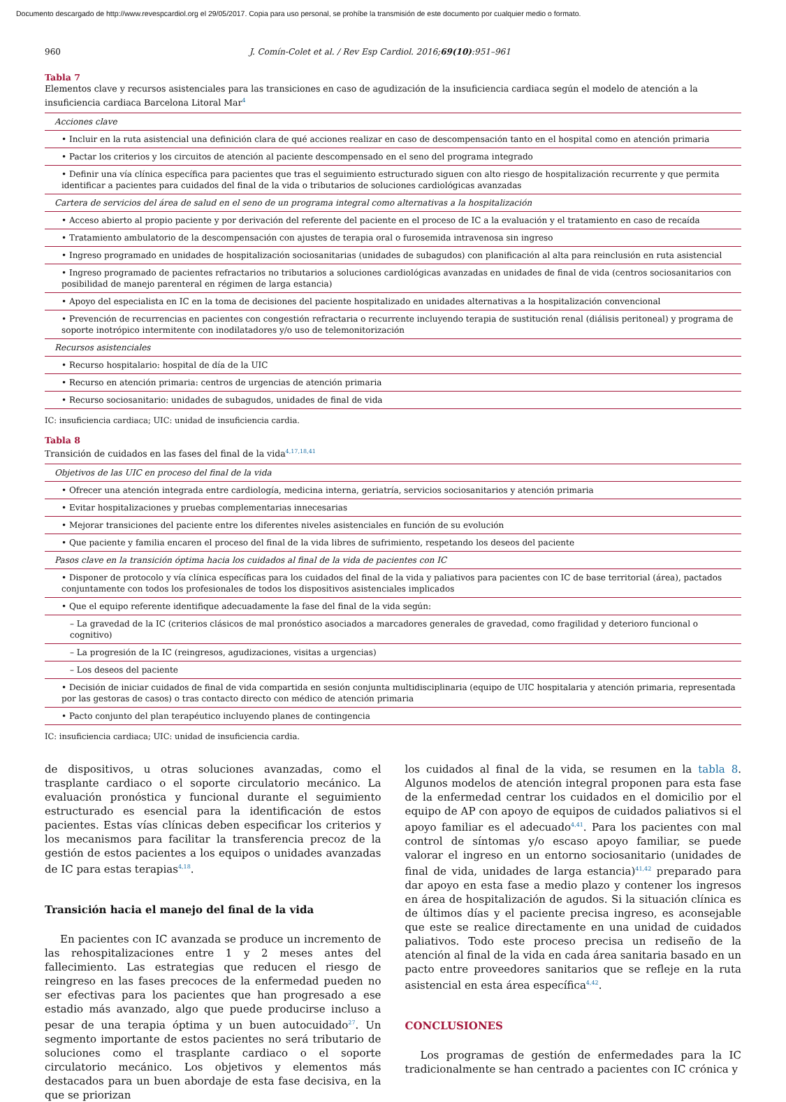Documento descargado de http://www.revespcardiol.org el 29/05/2017. Copia para uso personal, se prohíbe la transmisión de este documento por cualquier medio o formato.
960 J. Comín-Colet et al. / Rev Esp Cardiol. 2016;69(10):951–961
Tabla 7
Elementos clave y recursos asistenciales para las transiciones en caso de agudización de la insuficiencia cardiaca según el modelo de atención a la insuficiencia cardiaca Barcelona Litoral Mar<sup>4</sup>
| Acciones clave |
| • Incluir en la ruta asistencial una definición clara de qué acciones realizar en caso de descompensación tanto en el hospital como en atención primaria |
| • Pactar los criterios y los circuitos de atención al paciente descompensado en el seno del programa integrado |
| • Definir una vía clínica específica para pacientes que tras el seguimiento estructurado siguen con alto riesgo de hospitalización recurrente y que permita identificar a pacientes para cuidados del final de la vida o tributarios de soluciones cardiológicas avanzadas |
| Cartera de servicios del área de salud en el seno de un programa integral como alternativas a la hospitalización |
| • Acceso abierto al propio paciente y por derivación del referente del paciente en el proceso de IC a la evaluación y el tratamiento en caso de recaída |
| • Tratamiento ambulatorio de la descompensación con ajustes de terapia oral o furosemida intravenosa sin ingreso |
| • Ingreso programado en unidades de hospitalización sociosanitarias (unidades de subagudos) con planificación al alta para reinclusión en ruta asistencial |
| • Ingreso programado de pacientes refractarios no tributarios a soluciones cardiológicas avanzadas en unidades de final de vida (centros sociosanitarios con posibilidad de manejo parenteral en régimen de larga estancia) |
| • Apoyo del especialista en IC en la toma de decisiones del paciente hospitalizado en unidades alternativas a la hospitalización convencional |
| • Prevención de recurrencias en pacientes con congestión refractaria o recurrente incluyendo terapia de sustitución renal (diálisis peritoneal) y programa de soporte inotrópico intermitente con inodilatadores y/o uso de telemonitorización |
| Recursos asistenciales |
| • Recurso hospitalario: hospital de día de la UIC |
| • Recurso en atención primaria: centros de urgencias de atención primaria |
| • Recurso sociosanitario: unidades de subagudos, unidades de final de vida |
IC: insuficiencia cardiaca; UIC: unidad de insuficiencia cardia.
Tabla 8
Transición de cuidados en las fases del final de la vida<sup>4,17,18,41</sup>
| Objetivos de las UIC en proceso del final de la vida |
| • Ofrecer una atención integrada entre cardiología, medicina interna, geriatría, servicios sociosanitarios y atención primaria |
| • Evitar hospitalizaciones y pruebas complementarias innecesarias |
| • Mejorar transiciones del paciente entre los diferentes niveles asistenciales en función de su evolución |
| • Que paciente y familia encaren el proceso del final de la vida libres de sufrimiento, respetando los deseos del paciente |
| Pasos clave en la transición óptima hacia los cuidados al final de la vida de pacientes con IC |
| • Disponer de protocolo y vía clínica específicas para los cuidados del final de la vida y paliativos para pacientes con IC de base territorial (área), pactados conjuntamente con todos los profesionales de todos los dispositivos asistenciales implicados |
| • Que el equipo referente identifique adecuadamente la fase del final de la vida según: |
| – La gravedad de la IC (criterios clásicos de mal pronóstico asociados a marcadores generales de gravedad, como fragilidad y deterioro funcional o cognitivo) |
| – La progresión de la IC (reingresos, agudizaciones, visitas a urgencias) |
| – Los deseos del paciente |
| • Decisión de iniciar cuidados de final de vida compartida en sesión conjunta multidisciplinaria (equipo de UIC hospitalaria y atención primaria, representada por las gestoras de casos) o tras contacto directo con médico de atención primaria |
| • Pacto conjunto del plan terapéutico incluyendo planes de contingencia |
IC: insuficiencia cardiaca; UIC: unidad de insuficiencia cardia.
de dispositivos, u otras soluciones avanzadas, como el trasplante cardiaco o el soporte circulatorio mecánico. La evaluación pronóstica y funcional durante el seguimiento estructurado es esencial para la identificación de estos pacientes. Estas vías clínicas deben especificar los criterios y los mecanismos para facilitar la transferencia precoz de la gestión de estos pacientes a los equipos o unidades avanzadas de IC para estas terapias<sup>4,18</sup>.
Transición hacia el manejo del final de la vida
En pacientes con IC avanzada se produce un incremento de las rehospitalizaciones entre 1 y 2 meses antes del fallecimiento. Las estrategias que reducen el riesgo de reingreso en las fases precoces de la enfermedad pueden no ser efectivas para los pacientes que han progresado a ese estadio más avanzado, algo que puede producirse incluso a pesar de una terapia óptima y un buen autocuidado<sup>27</sup>. Un segmento importante de estos pacientes no será tributario de soluciones como el trasplante cardiaco o el soporte circulatorio mecánico. Los objetivos y elementos más destacados para un buen abordaje de esta fase decisiva, en la que se priorizan
los cuidados al final de la vida, se resumen en la tabla 8. Algunos modelos de atención integral proponen para esta fase de la enfermedad centrar los cuidados en el domicilio por el equipo de AP con apoyo de equipos de cuidados paliativos si el apoyo familiar es el adecuado<sup>4,41</sup>. Para los pacientes con mal control de síntomas y/o escaso apoyo familiar, se puede valorar el ingreso en un entorno sociosanitario (unidades de final de vida, unidades de larga estancia)<sup>41,42</sup> preparado para dar apoyo en esta fase a medio plazo y contener los ingresos en área de hospitalización de agudos. Si la situación clínica es de últimos días y el paciente precisa ingreso, es aconsejable que este se realice directamente en una unidad de cuidados paliativos. Todo este proceso precisa un rediseño de la atención al final de la vida en cada área sanitaria basado en un pacto entre proveedores sanitarios que se refleje en la ruta asistencial en esta área específica<sup>4,42</sup>.
CONCLUSIONES
Los programas de gestión de enfermedades para la IC tradicionalmente se han centrado a pacientes con IC crónica y